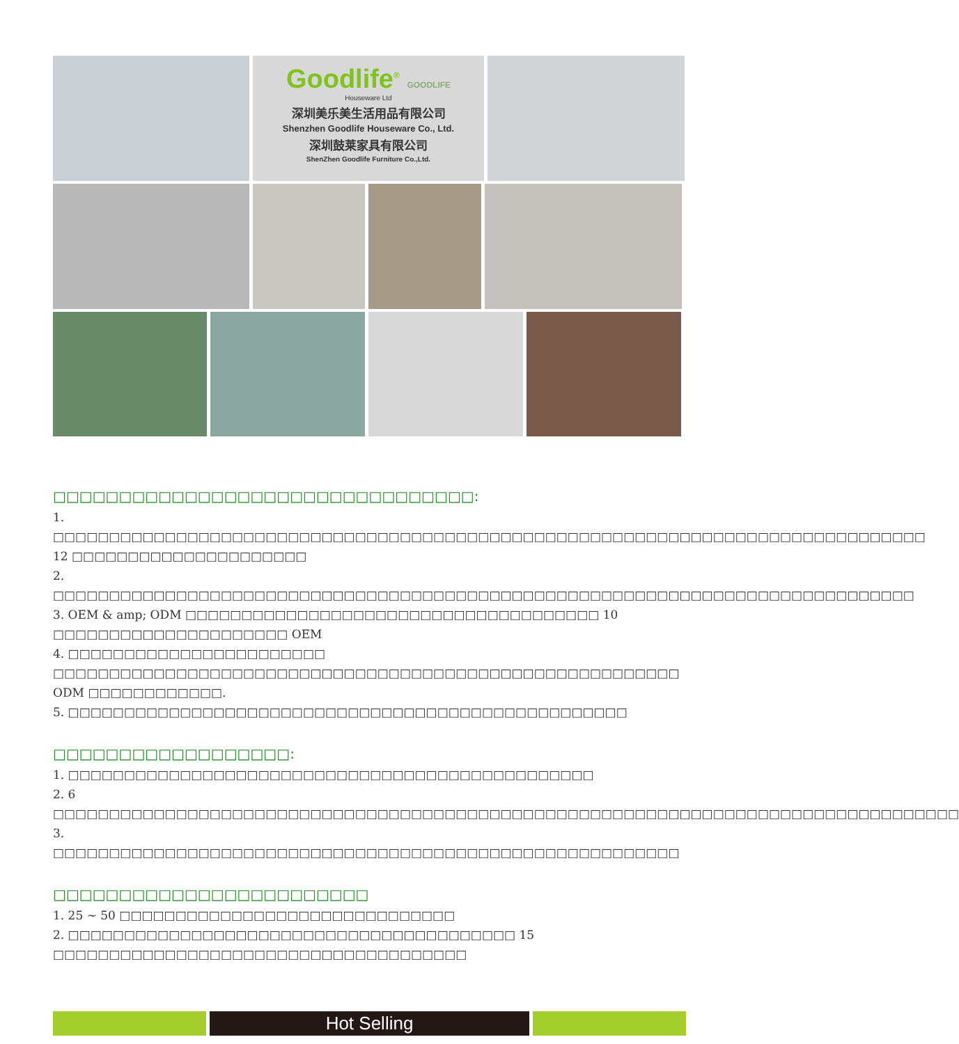Goodlife<sup>®</sup> GOODLIFE
Houseware Ltd
深圳美乐美生活用品有限公司
Shenzhen Goodlife Houseware Co., Ltd.
深圳鼓莱家具有限公司
ShenZhen Goodlife Furniture Co.,Ltd.
□□□□□□□□□□□□□□□□□□□□□□□□□□□□□□□□:
1. □□□□□□□□□□□□□□□□□□□□□□□□□□□□□□□□□□□□□□□□□□□□□□□□□□□□□□□□□□□□□□□□□□□□□□□□□□□□□□ 12 □□□□□□□□□□□□□□□□□□□□□
2. □□□□□□□□□□□□□□□□□□□□□□□□□□□□□□□□□□□□□□□□□□□□□□□□□□□□□□□□□□□□□□□□□□□□□□□□□□□□□
3. OEM & amp; ODM □□□□□□□□□□□□□□□□□□□□□□□□□□□□□□□□□□□□□ 10 □□□□□□□□□□□□□□□□□□□□□ OEM
4. □□□□□□□□□□□□□□□□□□□□□□□ □□□□□□□□□□□□□□□□□□□□□□□□□□□□□□□□□□□□□□□□□□□□□□□□□□□□□□□□ ODM □□□□□□□□□□□□.
5. □□□□□□□□□□□□□□□□□□□□□□□□□□□□□□□□□□□□□□□□□□□□□□□□□□
□□□□□□□□□□□□□□□□□□:
1. □□□□□□□□□□□□□□□□□□□□□□□□□□□□□□□□□□□□□□□□□□□□□□□
2. 6 □□□□□□□□□□□□□□□□□□□□□□□□□□□□□□□□□□□□□□□□□□□□□□□□□□□□□□□□□□□□□□□□□□□□□□□□□□□□□□□□□
3. □□□□□□□□□□□□□□□□□□□□□□□□□□□□□□□□□□□□□□□□□□□□□□□□□□□□□□□□
□□□□□□□□□□□□□□□□□□□□□□□□
1. 25 ~ 50 □□□□□□□□□□□□□□□□□□□□□□□□□□□□□□
2. □□□□□□□□□□□□□□□□□□□□□□□□□□□□□□□□□□□□□□□□ 15 □□□□□□□□□□□□□□□□□□□□□□□□□□□□□□□□□□□□□
Hot Selling